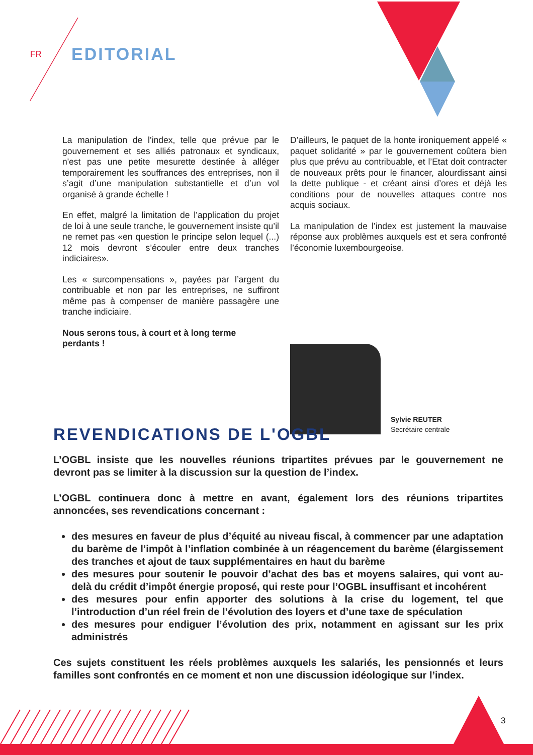FR EDITORIAL
La manipulation de l’index, telle que prévue par le gouvernement et ses alliés patronaux et syndicaux, n'est pas une petite mesurette destinée à alléger temporairement les souffrances des entreprises, non il s’agit d’une manipulation substantielle et d’un vol organisé à grande échelle !
En effet, malgré la limitation de l’application du projet de loi à une seule tranche, le gouvernement insiste qu’il ne remet pas «en question le principe selon lequel (...) 12 mois devront s’écouler entre deux tranches indiciaires».
Les « surcompensations », payées par l’argent du contribuable et non par les entreprises, ne suffiront même pas à compenser de manière passagère une tranche indiciaire.
Nous serons tous, à court et à long terme
perdants !
D’ailleurs, le paquet de la honte ironiquement appelé « paquet solidarité » par le gouvernement coûtera bien plus que prévu au contribuable, et l’Etat doit contracter de nouveaux prêts pour le financer, alourdissant ainsi la dette publique - et créant ainsi d’ores et déjà les conditions pour de nouvelles attaques contre nos acquis sociaux.
La manipulation de l’index est justement la mauvaise réponse aux problèmes auxquels est et sera confronté l’économie luxembourgeoise.
Sylvie REUTER
Secrétaire centrale
REVENDICATIONS DE L'OGBL
L’OGBL insiste que les nouvelles réunions tripartites prévues par le gouvernement ne devront pas se limiter à la discussion sur la question de l’index.
L’OGBL continuera donc à mettre en avant, également lors des réunions tripartites annoncées, ses revendications concernant :
des mesures en faveur de plus d’équité au niveau fiscal, à commencer par une adaptation du barème de l’impôt à l’inflation combinée à un réagencement du barème (élargissement des tranches et ajout de taux supplémentaires en haut du barème
des mesures pour soutenir le pouvoir d’achat des bas et moyens salaires, qui vont au-delà du crédit d’impôt énergie proposé, qui reste pour l’OGBL insuffisant et incohérent
des mesures pour enfin apporter des solutions à la crise du logement, tel que l’introduction d’un réel frein de l’évolution des loyers et d’une taxe de spéculation
des mesures pour endiguer l’évolution des prix, notamment en agissant sur les prix administrés
Ces sujets constituent les réels problèmes auxquels les salariés, les pensionnés et leurs familles sont confrontés en ce moment et non une discussion idéologique sur l’index.
3